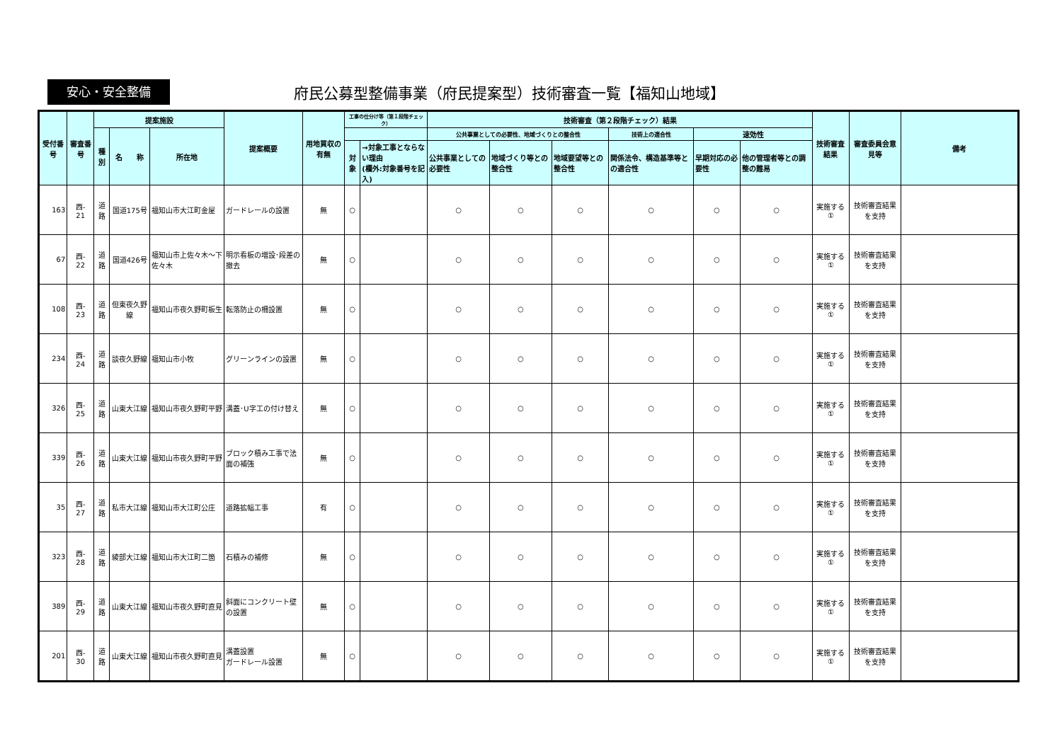安心・安全整備
府民公募型整備事業（府民提案型）技術審査一覧【福知山地域】
| 受付番号 | 審査番号 | 提案施設 | | | 提案概要 | 用地買収の有無 | 工事の仕分け等（第１段階チェック） | | 技術審査（第２段階チェック）結果 | | | | | | 技術審査結果 | 審査委員会意見等 | 備考 |
| --- | --- | --- | --- | --- | --- | --- | --- | --- | --- | --- | --- | --- | --- | --- | --- | --- | --- |
| | | 種別 | 名 称 | 所在地 | | | | | 公共事業としての必要性、地域づくりとの整合性 | | | 技術上の適合性 | 速効性 | | | | |
| | | | | | | | 対象 | →対象工事とならない理由 (欄外:対象番号を記入) | 公共事業としての必要性 | 地域づくり等との整合性 | 地域要望等との整合性 | 関係法令、構造基準等との適合性 | 早期対応の必要性 | 他の管理者等との調整の難易 | | | |
| 163 | 西- 21 | 道路 | 国道175号 | 福知山市大江町金屋 | ガードレールの設置 | 無 | ○ | | ○ | ○ | ○ | ○ | ○ | ○ | 実施する ① | 技術審査結果を支持 | |
| 67 | 西- 22 | 道路 | 国道426号 | 福知山市上佐々木～下佐々木 | 明示看板の増設･段差の撤去 | 無 | ○ | | ○ | ○ | ○ | ○ | ○ | ○ | 実施する ① | 技術審査結果を支持 | |
| 108 | 西- 23 | 道路 | 但東夜久野線 | 福知山市夜久野町板生 | 転落防止の柵設置 | 無 | ○ | | ○ | ○ | ○ | ○ | ○ | ○ | 実施する ① | 技術審査結果を支持 | |
| 234 | 西- 24 | 道路 | 談夜久野線 | 福知山市小牧 | グリーンラインの設置 | 無 | ○ | | ○ | ○ | ○ | ○ | ○ | ○ | 実施する ① | 技術審査結果を支持 | |
| 326 | 西- 25 | 道路 | 山東大江線 | 福知山市夜久野町平野 | 溝蓋･U字工の付け替え | 無 | ○ | | ○ | ○ | ○ | ○ | ○ | ○ | 実施する ① | 技術審査結果を支持 | |
| 339 | 西- 26 | 道路 | 山東大江線 | 福知山市夜久野町平野 | ブロック積み工事で法面の補強 | 無 | ○ | | ○ | ○ | ○ | ○ | ○ | ○ | 実施する ① | 技術審査結果を支持 | |
| 35 | 西- 27 | 道路 | 私市大江線 | 福知山市大江町公庄 | 道路拡幅工事 | 有 | ○ | | ○ | ○ | ○ | ○ | ○ | ○ | 実施する ① | 技術審査結果を支持 | |
| 323 | 西- 28 | 道路 | 綾部大江線 | 福知山市大江町二箇 | 石積みの補修 | 無 | ○ | | ○ | ○ | ○ | ○ | ○ | ○ | 実施する ① | 技術審査結果を支持 | |
| 389 | 西- 29 | 道路 | 山東大江線 | 福知山市夜久野町直見 | 斜面にコンクリート壁の設置 | 無 | ○ | | ○ | ○ | ○ | ○ | ○ | ○ | 実施する ① | 技術審査結果を支持 | |
| 201 | 西- 30 | 道路 | 山東大江線 | 福知山市夜久野町直見 | 溝蓋設置 ガードレール設置 | 無 | ○ | | ○ | ○ | ○ | ○ | ○ | ○ | 実施する ① | 技術審査結果を支持 | |